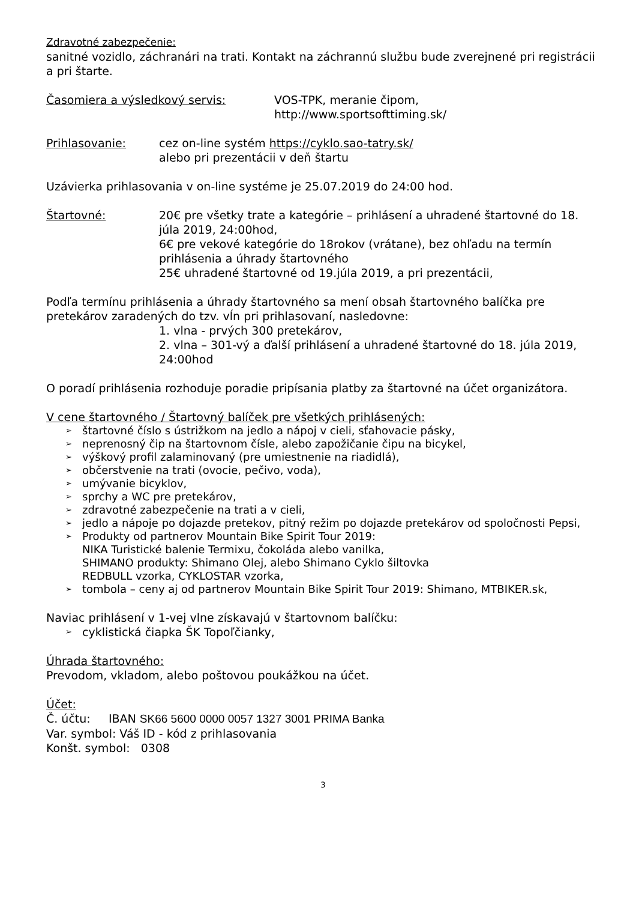Zdravotné zabezpečenie:
sanitné vozidlo, záchranári na trati. Kontakt na záchrannú službu bude zverejnené pri registrácii a pri štarte.
Časomiera a výsledkový servis: VOS-TPK, meranie čipom,
http://www.sportsofttiming.sk/
Prihlasovanie: cez on-line systém https://cyklo.sao-tatry.sk/
alebo pri prezentácii v deň štartu
Uzávierka prihlasovania v on-line systéme je 25.07.2019 do 24:00 hod.
Štartovné: 20€ pre všetky trate a kategórie – prihlásení a uhradené štartovné do 18. júla 2019, 24:00hod,
6€ pre vekové kategórie do 18rokov (vrátane), bez ohľadu na termín prihlásenia a úhrady štartovného
25€ uhradené štartovné od 19.júla 2019, a pri prezentácii,
Podľa termínu prihlásenia a úhrady štartovného sa mení obsah štartovného balíčka pre pretekárov zaradených do tzv. vĺn pri prihlasovaní, nasledovne:
1. vlna - prvých 300 pretekárov,
2. vlna – 301-vý a ďalší prihlásení a uhradené štartovné do 18. júla 2019, 24:00hod
O poradí prihlásenia rozhoduje poradie pripísania platby za štartovné na účet organizátora.
V cene štartovného / Štartovný balíček pre všetkých prihlásených:
➢ štartovné číslo s ústrižkom na jedlo a nápoj v cieli, sťahovacie pásky,
➢ neprenosný čip na štartovnom čísle, alebo zapožičanie čipu na bicykel,
➢ výškový profil zalaminovaný (pre umiestnenie na riadidlá),
➢ občerstvenie na trati (ovocie, pečivo, voda),
➢ umývanie bicyklov,
➢ sprchy a WC pre pretekárov,
➢ zdravotné zabezpečenie na trati a v cieli,
➢ jedlo a nápoje po dojazde pretekov, pitný režim po dojazde pretekárov od spoločnosti Pepsi,
➢ Produkty od partnerov Mountain Bike Spirit Tour 2019:
NIKA Turistické balenie Termixu, čokoláda alebo vanilka,
SHIMANO produkty: Shimano Olej, alebo Shimano Cyklo šiltovka
REDBULL vzorka, CYKLOSTAR vzorka,
➢ tombola – ceny aj od partnerov Mountain Bike Spirit Tour 2019: Shimano, MTBIKER.sk,
Naviac prihlásení v 1-vej vlne získavajú v štartovnom balíčku:
➢ cyklistická čiapka ŠK Topoľčianky,
Úhrada štartovného:
Prevodom, vkladom, alebo poštovou poukážkou na účet.
Účet:
Č. účtu: IBAN SK66 5600 0000 0057 1327 3001 PRIMA Banka
Var. symbol: Váš ID - kód z prihlasovania
Konšt. symbol: 0308
3